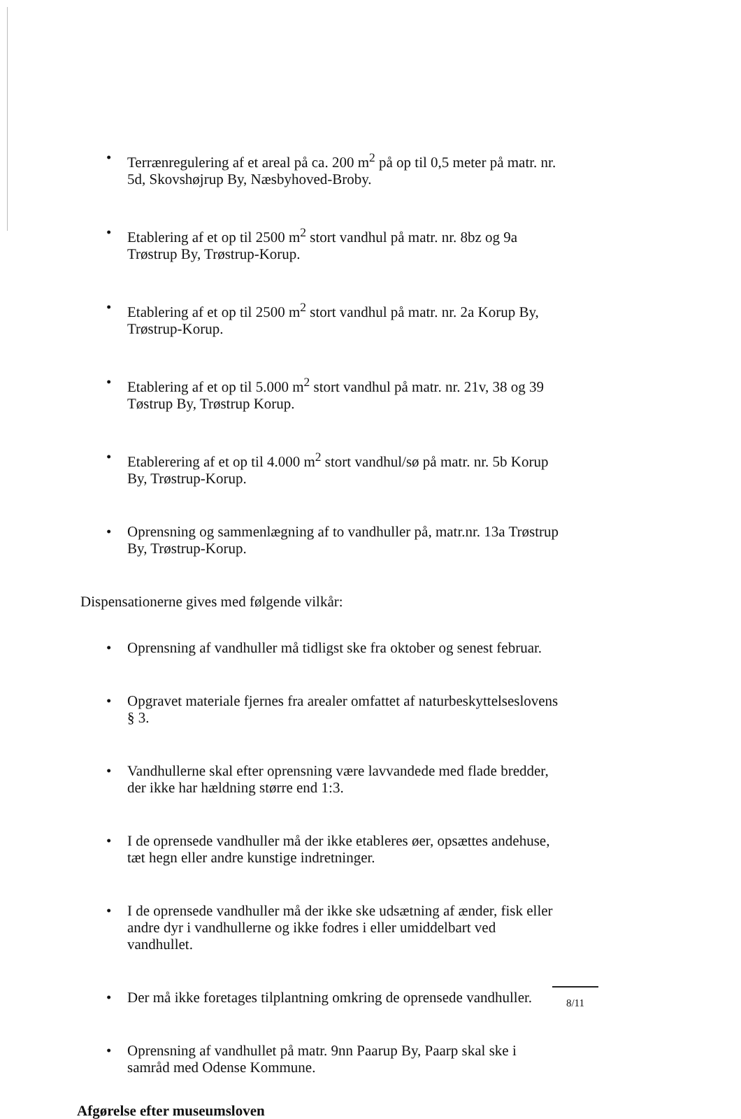• Terrænregulering af et areal på ca. 200 m<sup>2</sup> på op til 0,5 meter på matr. nr. 5d, Skovshøjrup By, Næsbyhoved-Broby.
• Etablering af et op til 2500 m<sup>2</sup> stort vandhul på matr. nr. 8bz og 9a Trøstrup By, Trøstrup-Korup.
• Etablering af et op til 2500 m<sup>2</sup> stort vandhul på matr. nr. 2a Korup By, Trøstrup-Korup.
• Etablering af et op til 5.000 m<sup>2</sup> stort vandhul på matr. nr. 21v, 38 og 39 Tøstrup By, Trøstrup Korup.
• Etablerering af et op til 4.000 m<sup>2</sup> stort vandhul/sø på matr. nr. 5b Korup By, Trøstrup-Korup.
• Oprensning og sammenlægning af to vandhuller på, matr.nr. 13a Trøstrup By, Trøstrup-Korup.
Dispensationerne gives med følgende vilkår:
• Oprensning af vandhuller må tidligst ske fra oktober og senest februar.
• Opgravet materiale fjernes fra arealer omfattet af naturbeskyttelseslovens § 3.
• Vandhullerne skal efter oprensning være lavvandede med flade bredder, der ikke har hældning større end 1:3.
• I de oprensede vandhuller må der ikke etableres øer, opsættes andehuse, tæt hegn eller andre kunstige indretninger.
• I de oprensede vandhuller må der ikke ske udsætning af ænder, fisk eller andre dyr i vandhullerne og ikke fodres i eller umiddelbart ved vandhullet.
• Der må ikke foretages tilplantning omkring de oprensede vandhuller.
• Oprensning af vandhullet på matr. 9nn Paarup By, Paarp skal ske i samråd med Odense Kommune.
Afgørelse efter museumsloven
8/11